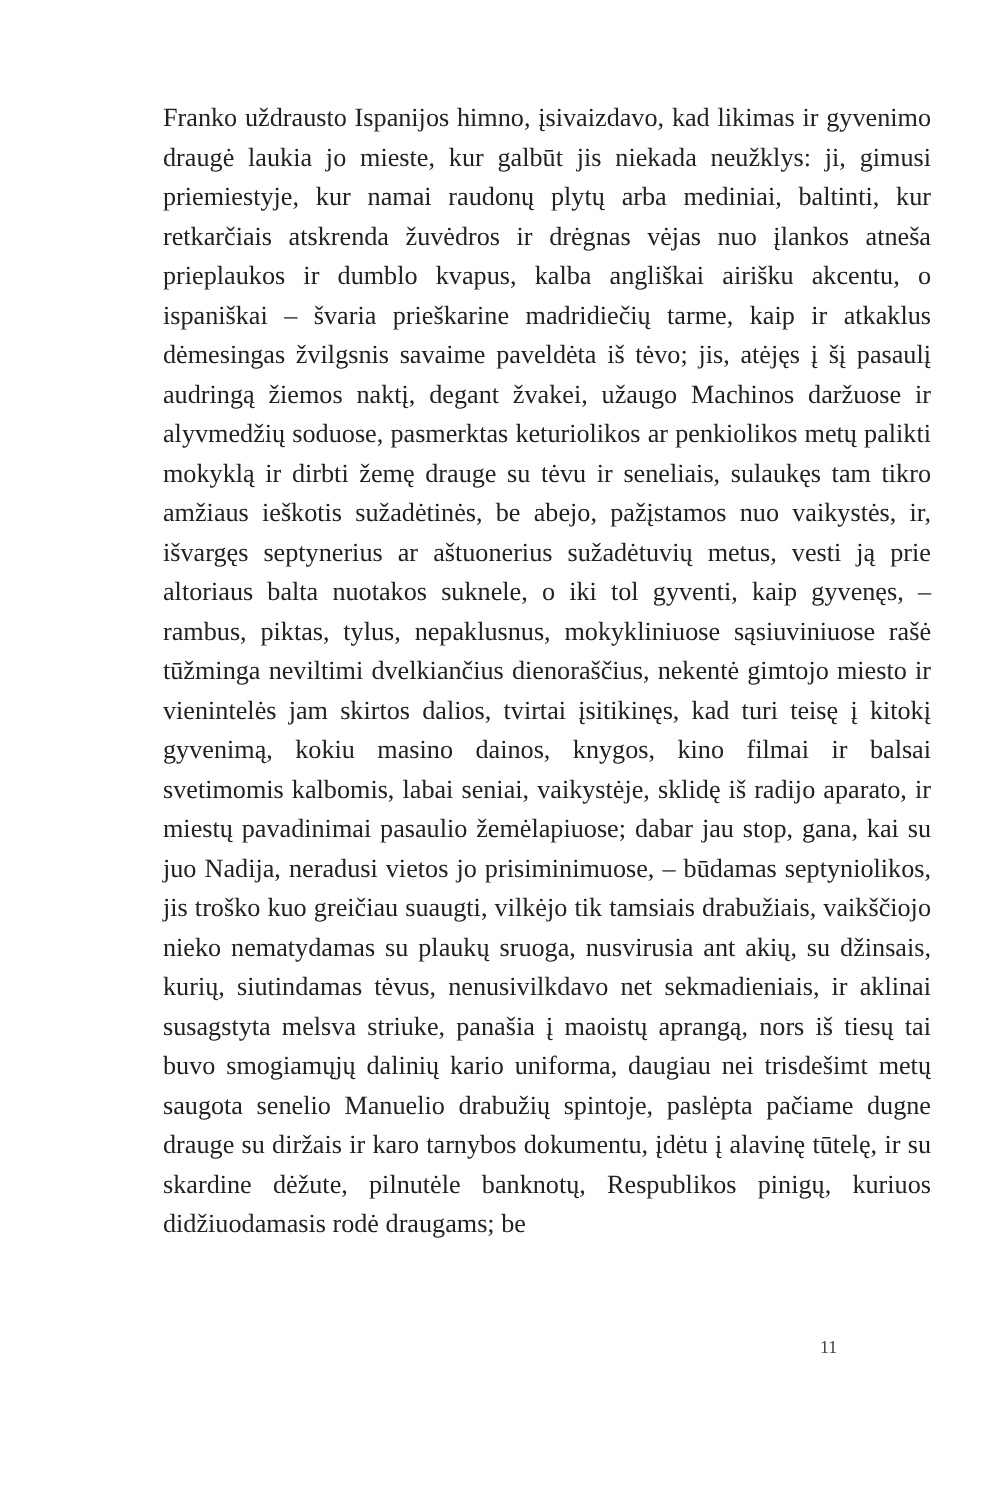Franko uždrausto Ispanijos himno, įsivaizdavo, kad likimas ir gyvenimo draugė laukia jo mieste, kur galbūt jis niekada neužklys: ji, gimusi priemiestyje, kur namai raudonų plytų arba mediniai, baltinti, kur retkarčiais atskrenda žuvėdros ir drėgnas vėjas nuo įlankos atneša prieplaukos ir dumblo kvapus, kalba angliškai airišku akcentu, o ispaniškai – švaria prieškarine madridiečių tarme, kaip ir atkaklus dėmesingas žvilgsnis savaime paveldėta iš tėvo; jis, atėjęs į šį pasaulį audringą žiemos naktį, degant žvakei, užaugo Machinos daržuose ir alyvmedžių soduose, pasmerktas keturiolikos ar penkiolikos metų palikti mokyklą ir dirbti žemę drauge su tėvu ir seneliais, sulaukęs tam tikro amžiaus ieškotis sužadėtinės, be abejo, pažįstamos nuo vaikystės, ir, išvargęs septynerius ar aštuonerius sužadėtuvių metus, vesti ją prie altoriaus balta nuotakos suknele, o iki tol gyventi, kaip gyvenęs, – rambus, piktas, tylus, nepaklusnus, mokykliniuose sąsiuviniuose rašė tūžminga neviltimi dvelkiančius dienoraščius, nekentė gimtojo miesto ir vienintelės jam skirtos dalios, tvirtai įsitikinęs, kad turi teisę į kitokį gyvenimą, kokiu masino dainos, knygos, kino filmai ir balsai svetimomis kalbomis, labai seniai, vaikystėje, sklidę iš radijo aparato, ir miestų pavadinimai pasaulio žemėlapiuose; dabar jau stop, gana, kai su juo Nadija, neradusi vietos jo prisiminimuose, – būdamas septyniolikos, jis troško kuo greičiau suaugti, vilkėjo tik tamsiais drabužiais, vaikščiojo nieko nematydamas su plaukų sruoga, nusvirusia ant akių, su džinsais, kurių, siutindamas tėvus, nenusivilkdavo net sekmadieniais, ir aklinai susagstyta melsva striuke, panašia į maoistų aprangą, nors iš tiesų tai buvo smogiamųjų dalinių kario uniforma, daugiau nei trisdešimt metų saugota senelio Manuelio drabužių spintoje, paslėpta pačiame dugne drauge su diržais ir karo tarnybos dokumentu, įdėtu į alavinę tūtelę, ir su skardine dėžute, pilnutėle banknotų, Respublikos pinigų, kuriuos didžiuodamasis rodė draugams; be
11